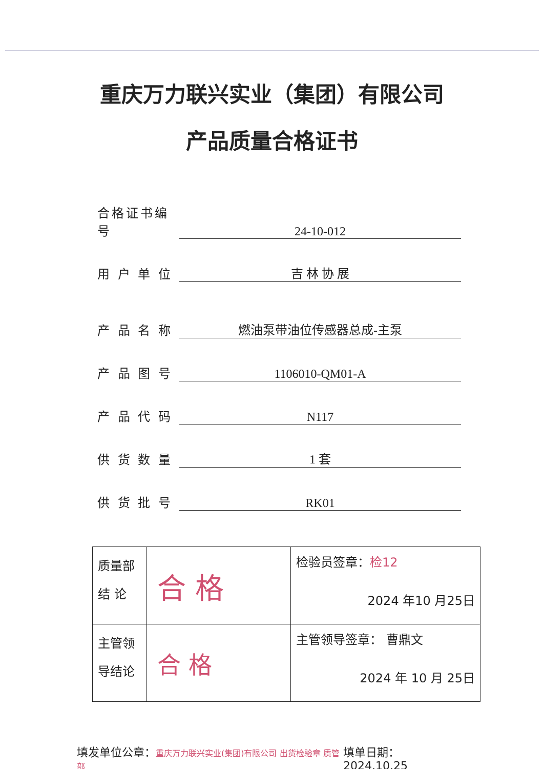重庆万力联兴实业（集团）有限公司
产品质量合格证书
合格证书编号 24-10-012
用 户 单 位 吉 林 协 展
产 品 名 称 燃油泵带油位传感器总成-主泵
产 品 图 号 1106010-QM01-A
产 品 代 码 N117
供 货 数 量 1 套
供 货 批 号 RK01
| 质量部 结 论 | 合 格 | 检验员签章： 检12 2024 年10 月25日 |
| 主管领 导结论 | 合 格 | 主管领导签章： 曹鼎文 2024 年 10 月 25日 |
填发单位公章：重庆万力联兴实业(集团)有限公司 出货检验章 质管部 填单日期：2024.10.25